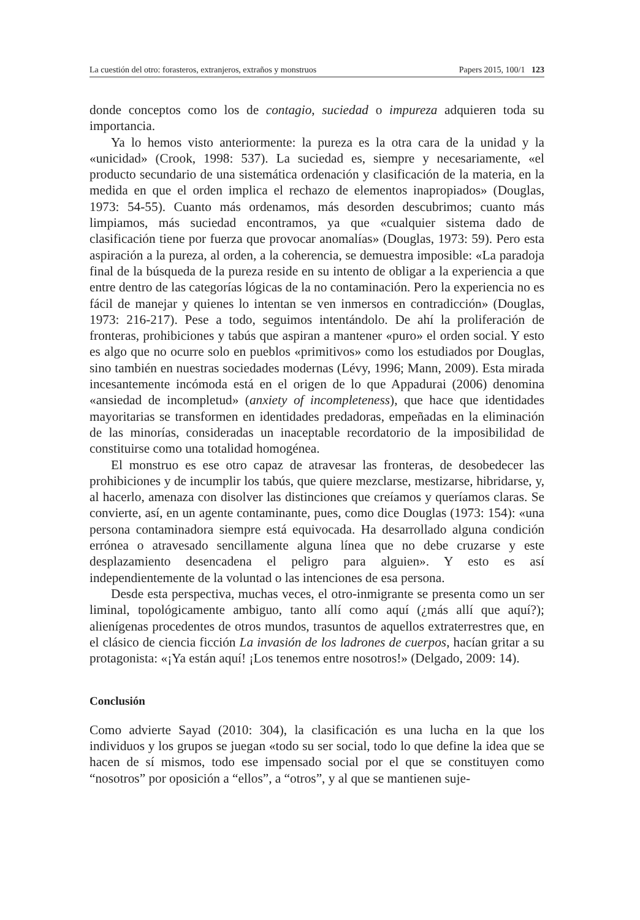La cuestión del otro: forasteros, extranjeros, extraños y monstruos Papers 2015, 100/1 123
donde conceptos como los de contagio, suciedad o impureza adquieren toda su importancia.
Ya lo hemos visto anteriormente: la pureza es la otra cara de la unidad y la «unicidad» (Crook, 1998: 537). La suciedad es, siempre y necesariamente, «el producto secundario de una sistemática ordenación y clasificación de la materia, en la medida en que el orden implica el rechazo de elementos inapropiados» (Douglas, 1973: 54-55). Cuanto más ordenamos, más desorden descubrimos; cuanto más limpiamos, más suciedad encontramos, ya que «cualquier sistema dado de clasificación tiene por fuerza que provocar anomalías» (Douglas, 1973: 59). Pero esta aspiración a la pureza, al orden, a la coherencia, se demuestra imposible: «La paradoja final de la búsqueda de la pureza reside en su intento de obligar a la experiencia a que entre dentro de las categorías lógicas de la no contaminación. Pero la experiencia no es fácil de manejar y quienes lo intentan se ven inmersos en contradicción» (Douglas, 1973: 216-217). Pese a todo, seguimos intentándolo. De ahí la proliferación de fronteras, prohibiciones y tabús que aspiran a mantener «puro» el orden social. Y esto es algo que no ocurre solo en pueblos «primitivos» como los estudiados por Douglas, sino también en nuestras sociedades modernas (Lévy, 1996; Mann, 2009). Esta mirada incesantemente incómoda está en el origen de lo que Appadurai (2006) denomina «ansiedad de incompletud» (anxiety of incompleteness), que hace que identidades mayoritarias se transformen en identidades predadoras, empeñadas en la eliminación de las minorías, consideradas un inaceptable recordatorio de la imposibilidad de constituirse como una totalidad homogénea.
El monstruo es ese otro capaz de atravesar las fronteras, de desobedecer las prohibiciones y de incumplir los tabús, que quiere mezclarse, mestizarse, hibridarse, y, al hacerlo, amenaza con disolver las distinciones que creíamos y queríamos claras. Se convierte, así, en un agente contaminante, pues, como dice Douglas (1973: 154): «una persona contaminadora siempre está equivocada. Ha desarrollado alguna condición errónea o atravesado sencillamente alguna línea que no debe cruzarse y este desplazamiento desencadena el peligro para alguien». Y esto es así independientemente de la voluntad o las intenciones de esa persona.
Desde esta perspectiva, muchas veces, el otro-inmigrante se presenta como un ser liminal, topológicamente ambiguo, tanto allí como aquí (¿más allí que aquí?); alienígenas procedentes de otros mundos, trasuntos de aquellos extraterrestres que, en el clásico de ciencia ficción La invasión de los ladrones de cuerpos, hacían gritar a su protagonista: «¡Ya están aquí! ¡Los tenemos entre nosotros!» (Delgado, 2009: 14).
Conclusión
Como advierte Sayad (2010: 304), la clasificación es una lucha en la que los individuos y los grupos se juegan «todo su ser social, todo lo que define la idea que se hacen de sí mismos, todo ese impensado social por el que se constituyen como “nosotros” por oposición a “ellos”, a “otros”, y al que se mantienen suje-